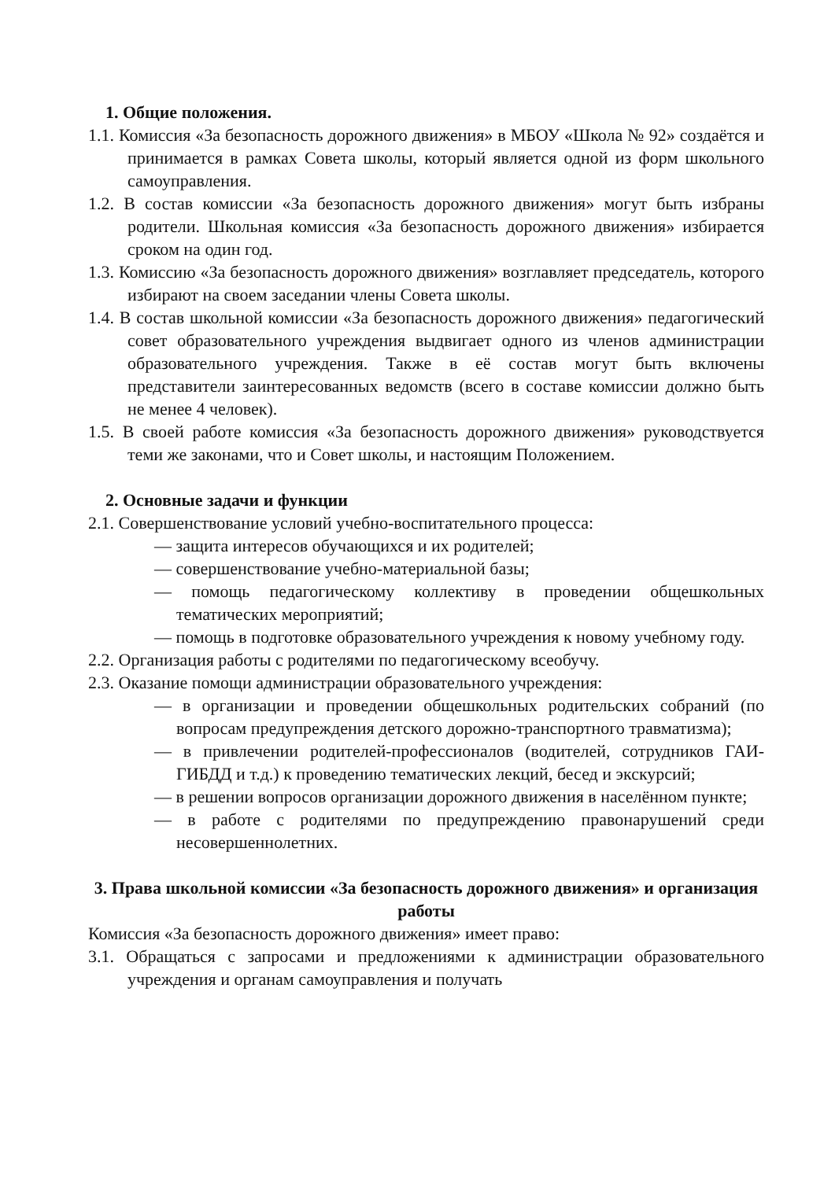1. Общие положения.
1.1. Комиссия «За безопасность дорожного движения» в МБОУ «Школа № 92» создаётся и принимается в рамках Совета школы, который является одной из форм школьного самоуправления.
1.2. В состав комиссии «За безопасность дорожного движения» могут быть избраны родители. Школьная комиссия «За безопасность дорожного движения» избирается сроком на один год.
1.3. Комиссию «За безопасность дорожного движения» возглавляет председатель, которого избирают на своем заседании члены Совета школы.
1.4. В состав школьной комиссии «За безопасность дорожного движения» педагогический совет образовательного учреждения выдвигает одного из членов администрации образовательного учреждения. Также в её состав могут быть включены представители заинтересованных ведомств (всего в составе комиссии должно быть не менее 4 человек).
1.5. В своей работе комиссия «За безопасность дорожного движения» руководствуется теми же законами, что и Совет школы, и настоящим Положением.
2. Основные задачи и функции
2.1. Совершенствование условий учебно-воспитательного процесса:
— защита интересов обучающихся и их родителей;
— совершенствование учебно-материальной базы;
— помощь педагогическому коллективу в проведении общешкольных тематических мероприятий;
— помощь в подготовке образовательного учреждения к новому учебному году.
2.2. Организация работы с родителями по педагогическому всеобучу.
2.3. Оказание помощи администрации образовательного учреждения:
— в организации и проведении общешкольных родительских собраний (по вопросам предупреждения детского дорожно-транспортного травматизма);
— в привлечении родителей-профессионалов (водителей, сотрудников ГАИ- ГИБДД и т.д.) к проведению тематических лекций, бесед и экскурсий;
— в решении вопросов организации дорожного движения в населённом пункте;
— в работе с родителями по предупреждению правонарушений среди несовершеннолетних.
3. Права школьной комиссии «За безопасность дорожного движения» и организация работы
Комиссия «За безопасность дорожного движения» имеет право:
3.1. Обращаться с запросами и предложениями к администрации образовательного учреждения и органам самоуправления и получать